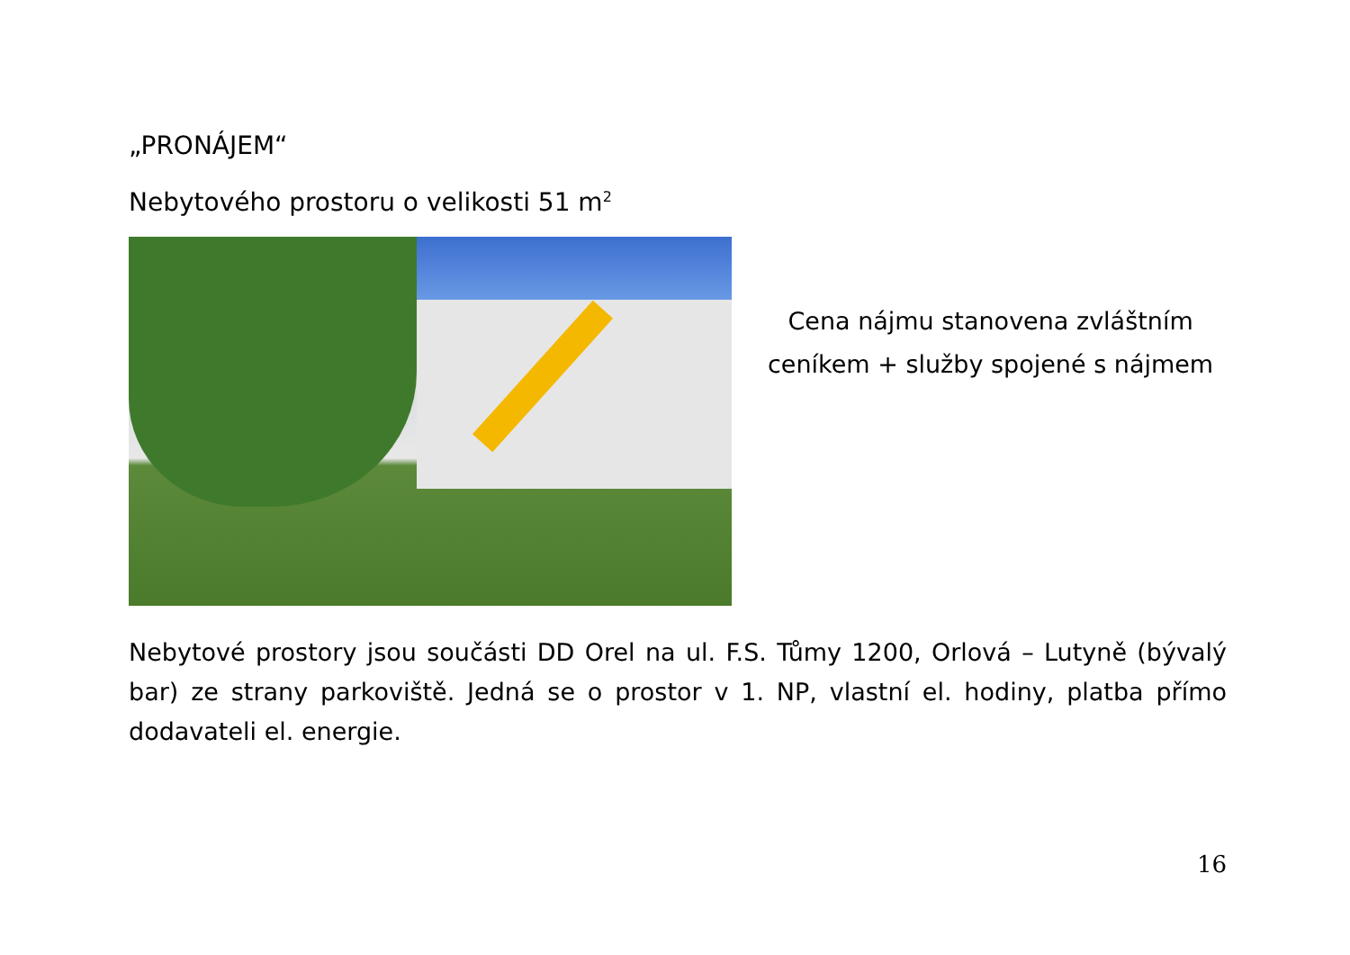„PRONÁJEM“
Nebytového prostoru o velikosti 51 m<sup>2</sup>
Cena nájmu stanovena zvláštním
ceníkem + služby spojené s nájmem
Nebytové prostory jsou součásti DD Orel na ul. F.S. Tůmy 1200, Orlová – Lutyně (bývalý bar) ze strany parkoviště. Jedná se o prostor v 1. NP, vlastní el. hodiny, platba přímo dodavateli el. energie.
16